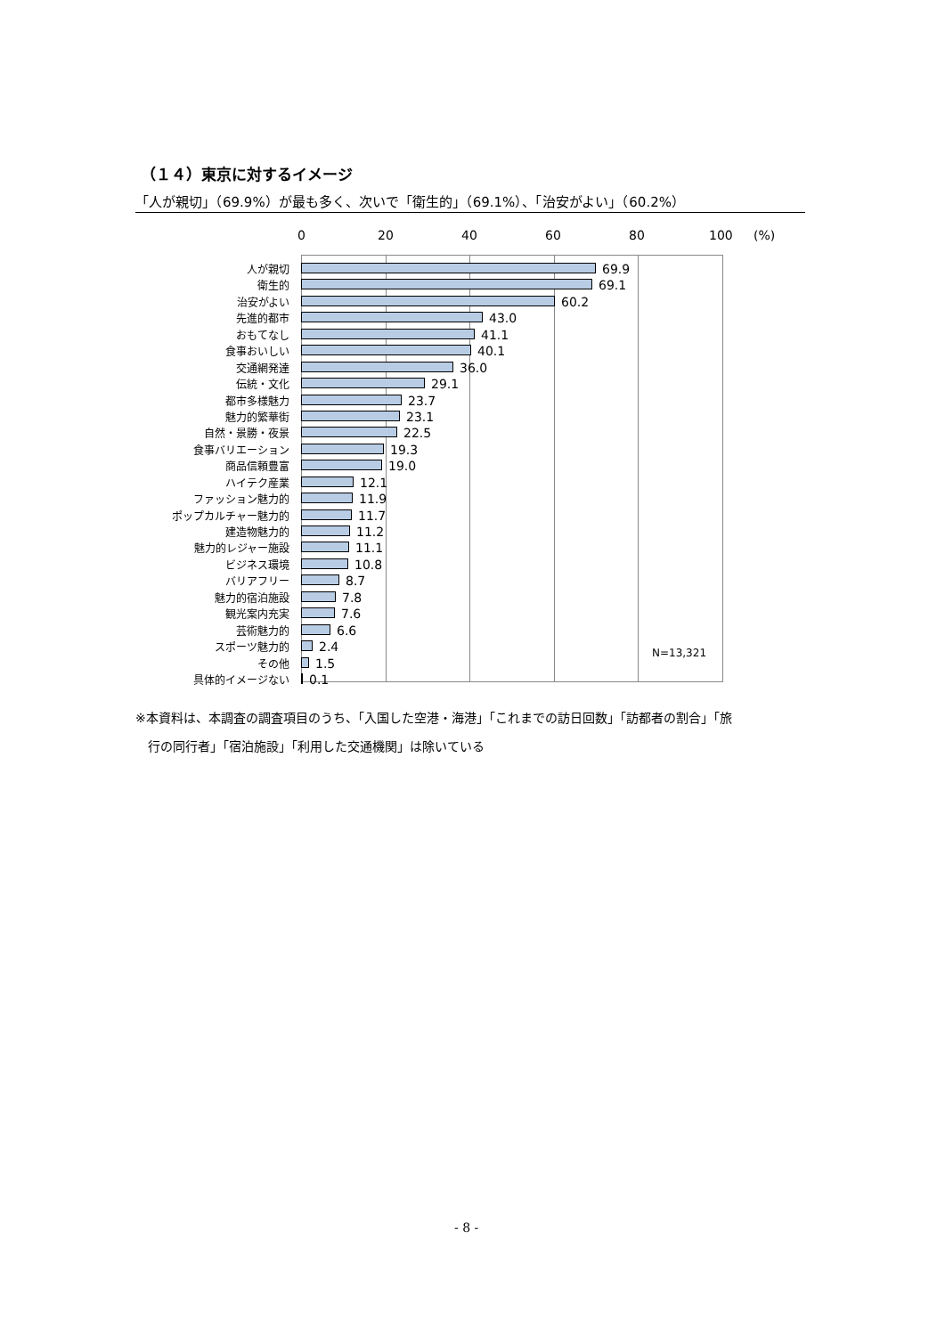（１４）東京に対するイメージ
「人が親切」（69.9%）が最も多く、次いで「衛生的」（69.1%）、「治安がよい」（60.2%）
0 20 40 60 80 100 (%)
人が親切 69.9
衛生的 69.1
治安がよい 60.2
先進的都市 43.0
おもてなし 41.1
食事おいしい 40.1
交通網発達 36.0
伝統・文化 29.1
都市多様魅力 23.7
魅力的繁華街 23.1
自然・景勝・夜景 22.5
食事バリエーション 19.3
商品信頼豊富 19.0
ハイテク産業 12.1
ファッション魅力的 11.9
ポップカルチャー魅力的 11.7
建造物魅力的 11.2
魅力的レジャー施設 11.1
ビジネス環境 10.8
バリアフリー 8.7
魅力的宿泊施設 7.8
観光案内充実 7.6
芸術魅力的 6.6
スポーツ魅力的 2.4
その他 1.5
具体的イメージない 0.1
N=13,321
※本資料は、本調査の調査項目のうち、「入国した空港・海港」「これまでの訪日回数」「訪都者の割合」「旅
　行の同行者」「宿泊施設」「利用した交通機関」は除いている
- 8 -